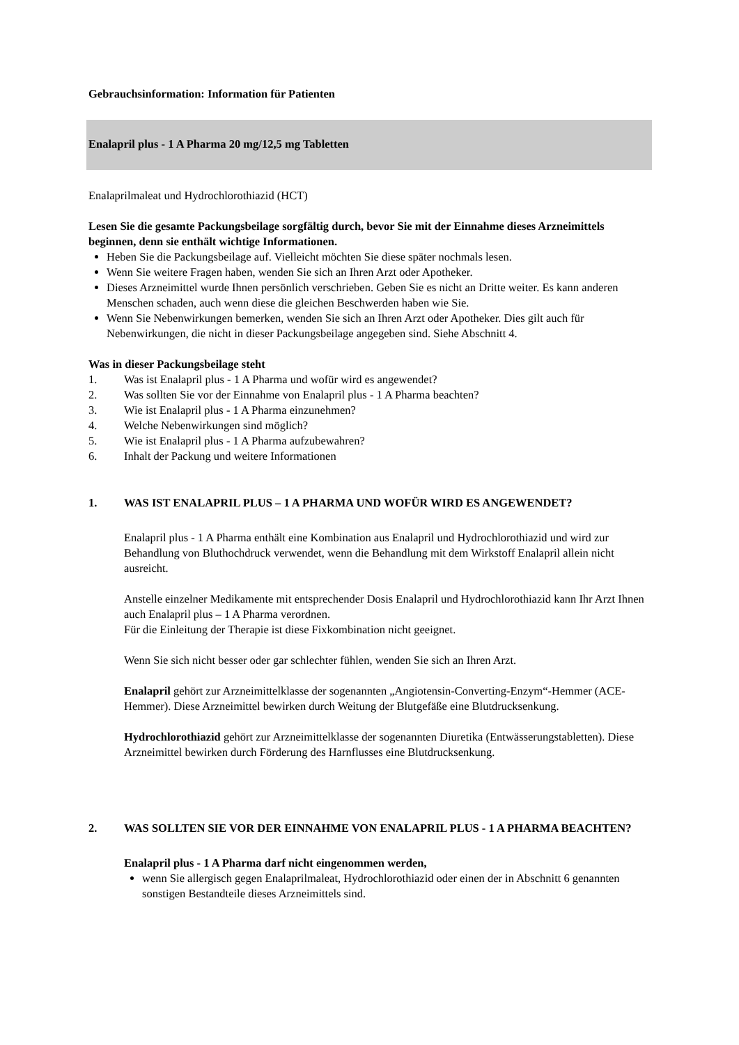Gebrauchsinformation: Information für Patienten
Enalapril plus - 1 A Pharma 20 mg/12,5 mg Tabletten
Enalaprilmaleat und Hydrochlorothiazid (HCT)
Lesen Sie die gesamte Packungsbeilage sorgfältig durch, bevor Sie mit der Einnahme dieses Arzneimittels beginnen, denn sie enthält wichtige Informationen.
Heben Sie die Packungsbeilage auf. Vielleicht möchten Sie diese später nochmals lesen.
Wenn Sie weitere Fragen haben, wenden Sie sich an Ihren Arzt oder Apotheker.
Dieses Arzneimittel wurde Ihnen persönlich verschrieben. Geben Sie es nicht an Dritte weiter. Es kann anderen Menschen schaden, auch wenn diese die gleichen Beschwerden haben wie Sie.
Wenn Sie Nebenwirkungen bemerken, wenden Sie sich an Ihren Arzt oder Apotheker. Dies gilt auch für Nebenwirkungen, die nicht in dieser Packungsbeilage angegeben sind. Siehe Abschnitt 4.
Was in dieser Packungsbeilage steht
1. Was ist Enalapril plus - 1 A Pharma und wofür wird es angewendet?
2. Was sollten Sie vor der Einnahme von Enalapril plus - 1 A Pharma beachten?
3. Wie ist Enalapril plus - 1 A Pharma einzunehmen?
4. Welche Nebenwirkungen sind möglich?
5. Wie ist Enalapril plus - 1 A Pharma aufzubewahren?
6. Inhalt der Packung und weitere Informationen
1. WAS IST ENALAPRIL PLUS – 1 A PHARMA UND WOFÜR WIRD ES ANGEWENDET?
Enalapril plus - 1 A Pharma enthält eine Kombination aus Enalapril und Hydrochlorothiazid und wird zur Behandlung von Bluthochdruck verwendet, wenn die Behandlung mit dem Wirkstoff Enalapril allein nicht ausreicht.
Anstelle einzelner Medikamente mit entsprechender Dosis Enalapril und Hydrochlorothiazid kann Ihr Arzt Ihnen auch Enalapril plus – 1 A Pharma verordnen.
Für die Einleitung der Therapie ist diese Fixkombination nicht geeignet.
Wenn Sie sich nicht besser oder gar schlechter fühlen, wenden Sie sich an Ihren Arzt.
Enalapril gehört zur Arzneimittelklasse der sogenannten „Angiotensin-Converting-Enzym“-Hemmer (ACE-Hemmer). Diese Arzneimittel bewirken durch Weitung der Blutgefäße eine Blutdrucksenkung.
Hydrochlorothiazid gehört zur Arzneimittelklasse der sogenannten Diuretika (Entwässerungstabletten). Diese Arzneimittel bewirken durch Förderung des Harnflusses eine Blutdrucksenkung.
2. WAS SOLLTEN SIE VOR DER EINNAHME VON ENALAPRIL PLUS - 1 A PHARMA BEACHTEN?
Enalapril plus - 1 A Pharma darf nicht eingenommen werden,
wenn Sie allergisch gegen Enalaprilmaleat, Hydrochlorothiazid oder einen der in Abschnitt 6 genannten sonstigen Bestandteile dieses Arzneimittels sind.